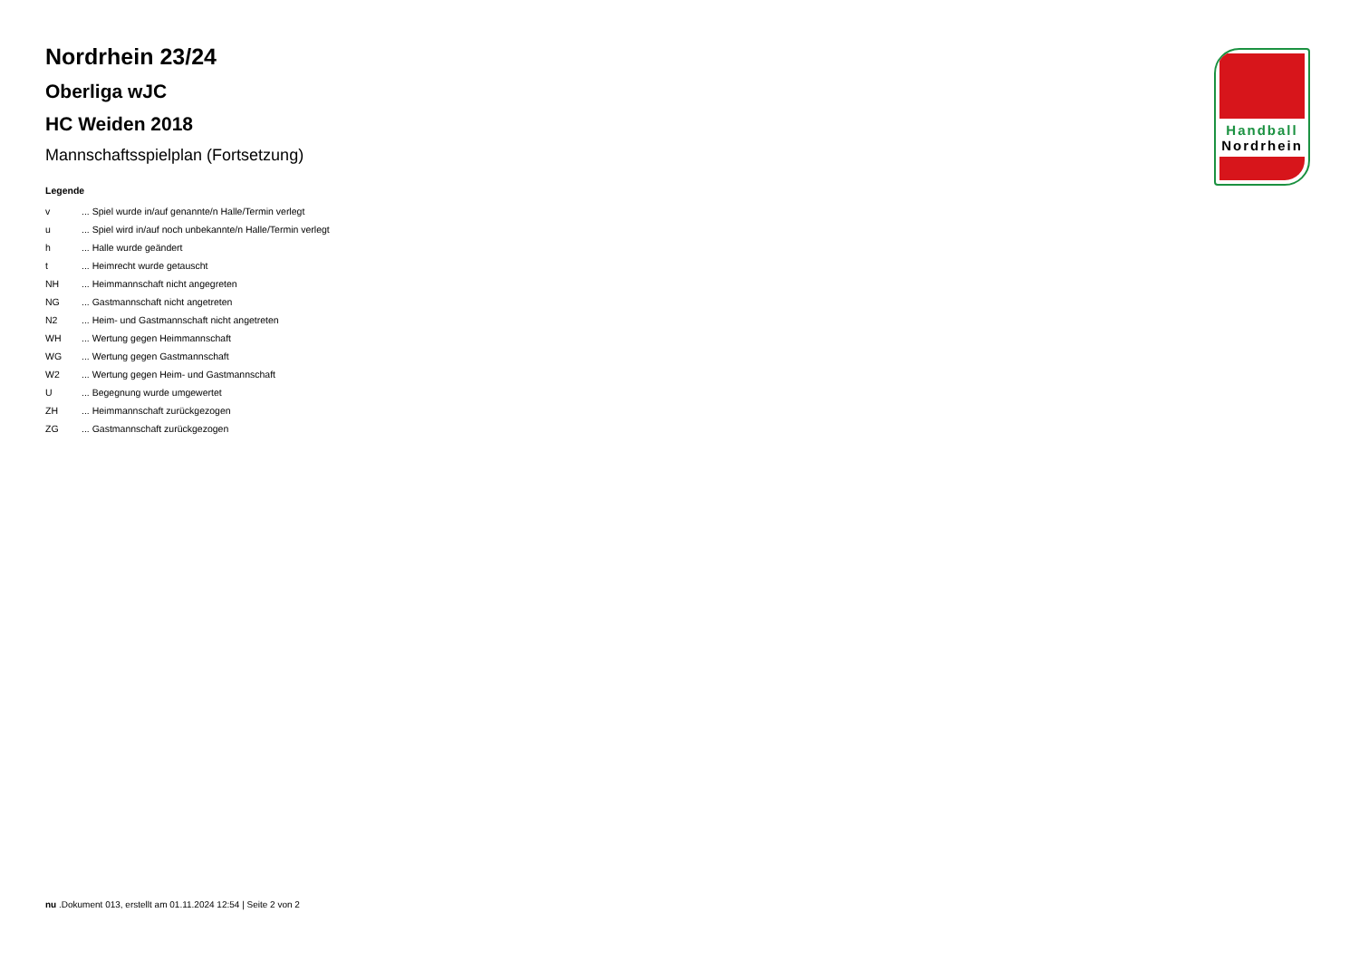Handball
Nordrhein
Nordrhein 23/24
Oberliga wJC
HC Weiden 2018
Mannschaftsspielplan (Fortsetzung)
Legende
v... Spiel wurde in/auf genannte/n Halle/Termin verlegt
u... Spiel wird in/auf noch unbekannte/n Halle/Termin verlegt
h... Halle wurde geändert
t... Heimrecht wurde getauscht
NH... Heimmannschaft nicht angegreten
NG... Gastmannschaft nicht angetreten
N2... Heim- und Gastmannschaft nicht angetreten
WH... Wertung gegen Heimmannschaft
WG... Wertung gegen Gastmannschaft
W2... Wertung gegen Heim- und Gastmannschaft
U... Begegnung wurde umgewertet
ZH... Heimmannschaft zurückgezogen
ZG... Gastmannschaft zurückgezogen
nu .Dokument 013, erstellt am 01.11.2024 12:54 | Seite 2 von 2